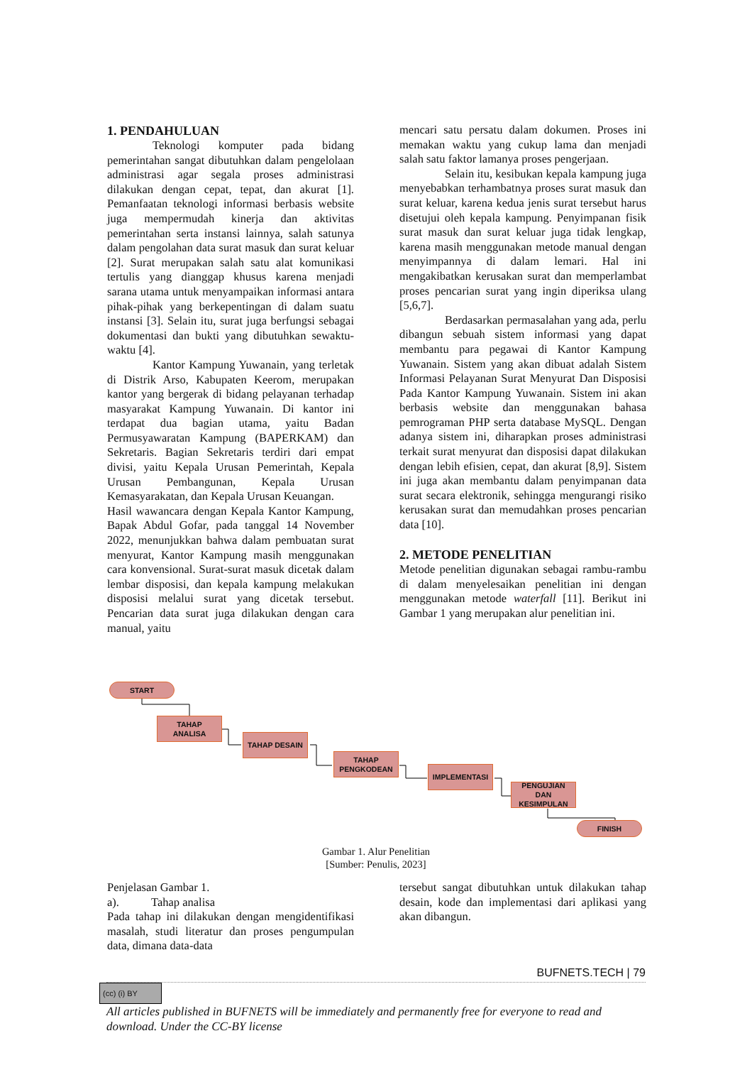1. PENDAHULUAN
Teknologi komputer pada bidang pemerintahan sangat dibutuhkan dalam pengelolaan administrasi agar segala proses administrasi dilakukan dengan cepat, tepat, dan akurat [1]. Pemanfaatan teknologi informasi berbasis website juga mempermudah kinerja dan aktivitas pemerintahan serta instansi lainnya, salah satunya dalam pengolahan data surat masuk dan surat keluar [2]. Surat merupakan salah satu alat komunikasi tertulis yang dianggap khusus karena menjadi sarana utama untuk menyampaikan informasi antara pihak-pihak yang berkepentingan di dalam suatu instansi [3]. Selain itu, surat juga berfungsi sebagai dokumentasi dan bukti yang dibutuhkan sewaktu-waktu [4].
Kantor Kampung Yuwanain, yang terletak di Distrik Arso, Kabupaten Keerom, merupakan kantor yang bergerak di bidang pelayanan terhadap masyarakat Kampung Yuwanain. Di kantor ini terdapat dua bagian utama, yaitu Badan Permusyawaratan Kampung (BAPERKAM) dan Sekretaris. Bagian Sekretaris terdiri dari empat divisi, yaitu Kepala Urusan Pemerintah, Kepala Urusan Pembangunan, Kepala Urusan Kemasyarakatan, dan Kepala Urusan Keuangan.
Hasil wawancara dengan Kepala Kantor Kampung, Bapak Abdul Gofar, pada tanggal 14 November 2022, menunjukkan bahwa dalam pembuatan surat menyurat, Kantor Kampung masih menggunakan cara konvensional. Surat-surat masuk dicetak dalam lembar disposisi, dan kepala kampung melakukan disposisi melalui surat yang dicetak tersebut. Pencarian data surat juga dilakukan dengan cara manual, yaitu
mencari satu persatu dalam dokumen. Proses ini memakan waktu yang cukup lama dan menjadi salah satu faktor lamanya proses pengerjaan.
Selain itu, kesibukan kepala kampung juga menyebabkan terhambatnya proses surat masuk dan surat keluar, karena kedua jenis surat tersebut harus disetujui oleh kepala kampung. Penyimpanan fisik surat masuk dan surat keluar juga tidak lengkap, karena masih menggunakan metode manual dengan menyimpannya di dalam lemari. Hal ini mengakibatkan kerusakan surat dan memperlambat proses pencarian surat yang ingin diperiksa ulang [5,6,7].
Berdasarkan permasalahan yang ada, perlu dibangun sebuah sistem informasi yang dapat membantu para pegawai di Kantor Kampung Yuwanain. Sistem yang akan dibuat adalah Sistem Informasi Pelayanan Surat Menyurat Dan Disposisi Pada Kantor Kampung Yuwanain. Sistem ini akan berbasis website dan menggunakan bahasa pemrograman PHP serta database MySQL. Dengan adanya sistem ini, diharapkan proses administrasi terkait surat menyurat dan disposisi dapat dilakukan dengan lebih efisien, cepat, dan akurat [8,9]. Sistem ini juga akan membantu dalam penyimpanan data surat secara elektronik, sehingga mengurangi risiko kerusakan surat dan memudahkan proses pencarian data [10].
2. METODE PENELITIAN
Metode penelitian digunakan sebagai rambu-rambu di dalam menyelesaikan penelitian ini dengan menggunakan metode waterfall [11]. Berikut ini Gambar 1 yang merupakan alur penelitian ini.
START
TAHAP
ANALISA
TAHAP DESAIN
TAHAP
PENGKODEAN
IMPLEMENTASI
PENGUJIAN
DAN
KESIMPULAN
FINISH
Gambar 1. Alur Penelitian
[Sumber: Penulis, 2023]
Penjelasan Gambar 1.
a). Tahap analisa
Pada tahap ini dilakukan dengan mengidentifikasi masalah, studi literatur dan proses pengumpulan data, dimana data-data
tersebut sangat dibutuhkan untuk dilakukan tahap desain, kode dan implementasi dari aplikasi yang akan dibangun.
BUFNETS.TECH | 79
(cc) (i) BY
All articles published in BUFNETS will be immediately and permanently free for everyone to read and download. Under the CC-BY license